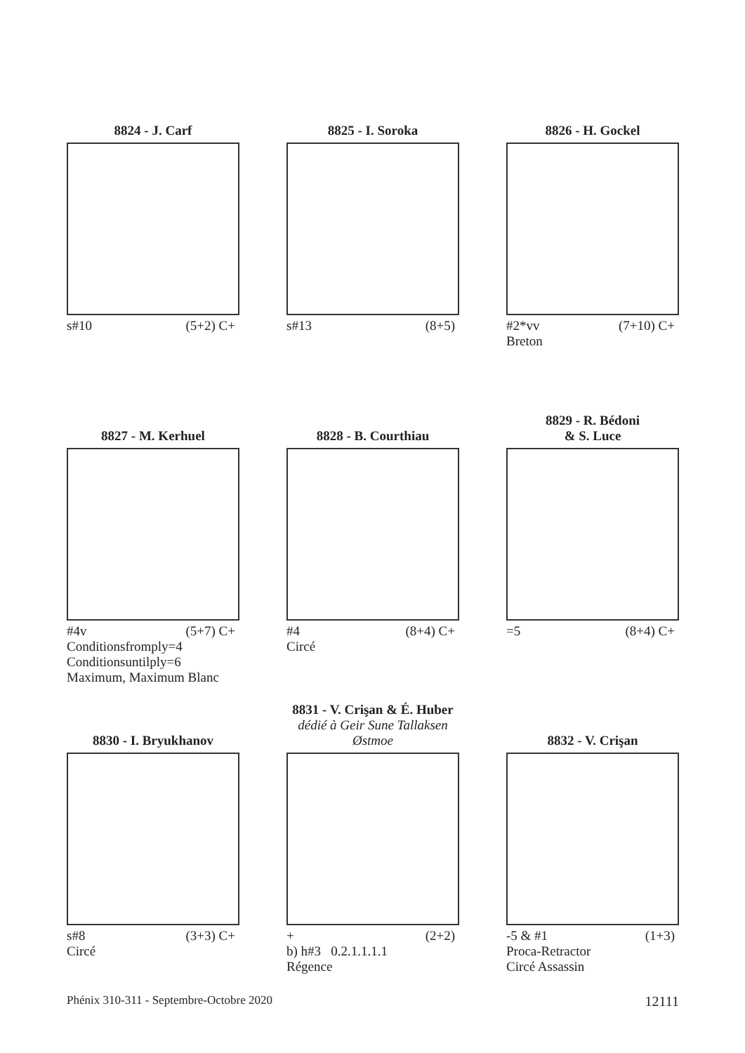8824 - J. Carf
s#10 (5+2) C+
8825 - I. Soroka
s#13 (8+5)
8826 - H. Gockel
#2*vv (7+10) C+
Breton
8827 - M. Kerhuel
#4v (5+7) C+
Conditionsfromply=4
Conditionsuntilply=6
Maximum, Maximum Blanc
8828 - B. Courthiau
#4 (8+4) C+
Circé
8829 - R. Bédoni
& S. Luce
=5 (8+4) C+
8830 - I. Bryukhanov
s#8 (3+3) C+
Circé
8831 - V. Crişan & É. Huber
dédié à Geir Sune Tallaksen Østmoe
+ (2+2)
b) h#3 0.2.1.1.1.1
Régence
8832 - V. Crişan
-5 & #1 (1+3)
Proca-Retractor
Circé Assassin
Phénix 310-311 - Septembre-Octobre 2020 12111